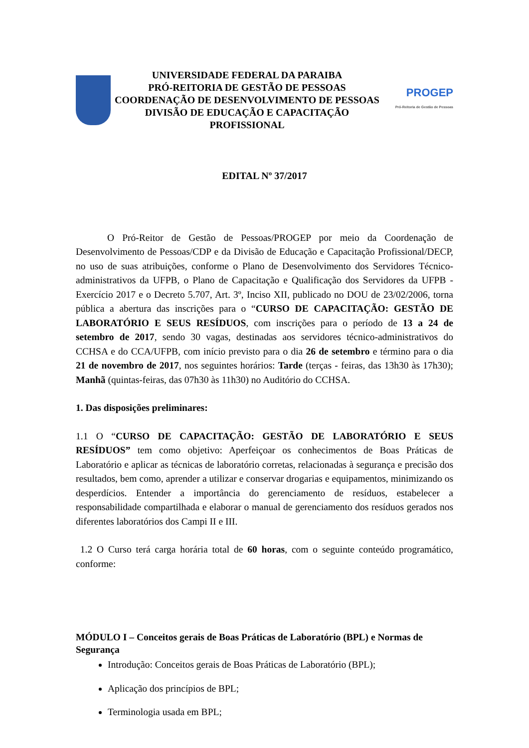UNIVERSIDADE FEDERAL DA PARAIBA
PRÓ-REITORIA DE GESTÃO DE PESSOAS
COORDENAÇÃO DE DESENVOLVIMENTO DE PESSOAS
DIVISÃO DE EDUCAÇÃO E CAPACITAÇÃO PROFISSIONAL
PROGEP
Pró-Reitoria de Gestão de Pessoas
EDITAL Nº 37/2017
O Pró-Reitor de Gestão de Pessoas/PROGEP por meio da Coordenação de Desenvolvimento de Pessoas/CDP e da Divisão de Educação e Capacitação Profissional/DECP, no uso de suas atribuições, conforme o Plano de Desenvolvimento dos Servidores Técnico-administrativos da UFPB, o Plano de Capacitação e Qualificação dos Servidores da UFPB - Exercício 2017 e o Decreto 5.707, Art. 3º, Inciso XII, publicado no DOU de 23/02/2006, torna pública a abertura das inscrições para o “CURSO DE CAPACITAÇÃO: GESTÃO DE LABORATÓRIO E SEUS RESÍDUOS, com inscrições para o período de 13 a 24 de setembro de 2017, sendo 30 vagas, destinadas aos servidores técnico-administrativos do CCHSA e do CCA/UFPB, com início previsto para o dia 26 de setembro e término para o dia 21 de novembro de 2017, nos seguintes horários: Tarde (terças - feiras, das 13h30 às 17h30); Manhã (quintas-feiras, das 07h30 às 11h30) no Auditório do CCHSA.
1. Das disposições preliminares:
1.1 O “CURSO DE CAPACITAÇÃO: GESTÃO DE LABORATÓRIO E SEUS RESÍDUOS” tem como objetivo: Aperfeiçoar os conhecimentos de Boas Práticas de Laboratório e aplicar as técnicas de laboratório corretas, relacionadas à segurança e precisão dos resultados, bem como, aprender a utilizar e conservar drogarias e equipamentos, minimizando os desperdícios. Entender a importância do gerenciamento de resíduos, estabelecer a responsabilidade compartilhada e elaborar o manual de gerenciamento dos resíduos gerados nos diferentes laboratórios dos Campi II e III.
1.2 O Curso terá carga horária total de 60 horas, com o seguinte conteúdo programático, conforme:
MÓDULO I – Conceitos gerais de Boas Práticas de Laboratório (BPL) e Normas de Segurança
Introdução: Conceitos gerais de Boas Práticas de Laboratório (BPL);
Aplicação dos princípios de BPL;
Terminologia usada em BPL;